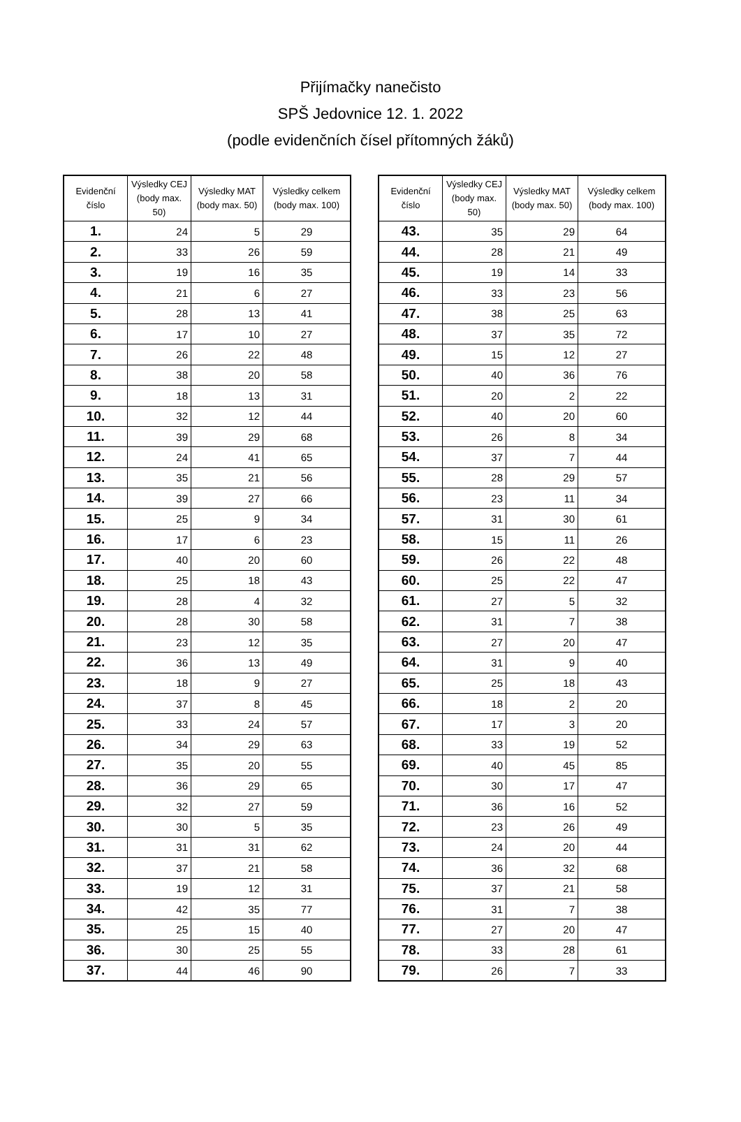Přijímačky nanečisto
SPŠ Jedovnice 12. 1. 2022
(podle evidenčních čísel přítomných žáků)
| Evidenční číslo | Výsledky CEJ (body max. 50) | Výsledky MAT (body max. 50) | Výsledky celkem (body max. 100) |
| --- | --- | --- | --- |
| 1. | 24 | 5 | 29 |
| 2. | 33 | 26 | 59 |
| 3. | 19 | 16 | 35 |
| 4. | 21 | 6 | 27 |
| 5. | 28 | 13 | 41 |
| 6. | 17 | 10 | 27 |
| 7. | 26 | 22 | 48 |
| 8. | 38 | 20 | 58 |
| 9. | 18 | 13 | 31 |
| 10. | 32 | 12 | 44 |
| 11. | 39 | 29 | 68 |
| 12. | 24 | 41 | 65 |
| 13. | 35 | 21 | 56 |
| 14. | 39 | 27 | 66 |
| 15. | 25 | 9 | 34 |
| 16. | 17 | 6 | 23 |
| 17. | 40 | 20 | 60 |
| 18. | 25 | 18 | 43 |
| 19. | 28 | 4 | 32 |
| 20. | 28 | 30 | 58 |
| 21. | 23 | 12 | 35 |
| 22. | 36 | 13 | 49 |
| 23. | 18 | 9 | 27 |
| 24. | 37 | 8 | 45 |
| 25. | 33 | 24 | 57 |
| 26. | 34 | 29 | 63 |
| 27. | 35 | 20 | 55 |
| 28. | 36 | 29 | 65 |
| 29. | 32 | 27 | 59 |
| 30. | 30 | 5 | 35 |
| 31. | 31 | 31 | 62 |
| 32. | 37 | 21 | 58 |
| 33. | 19 | 12 | 31 |
| 34. | 42 | 35 | 77 |
| 35. | 25 | 15 | 40 |
| 36. | 30 | 25 | 55 |
| 37. | 44 | 46 | 90 |
| Evidenční číslo | Výsledky CEJ (body max. 50) | Výsledky MAT (body max. 50) | Výsledky celkem (body max. 100) |
| --- | --- | --- | --- |
| 43. | 35 | 29 | 64 |
| 44. | 28 | 21 | 49 |
| 45. | 19 | 14 | 33 |
| 46. | 33 | 23 | 56 |
| 47. | 38 | 25 | 63 |
| 48. | 37 | 35 | 72 |
| 49. | 15 | 12 | 27 |
| 50. | 40 | 36 | 76 |
| 51. | 20 | 2 | 22 |
| 52. | 40 | 20 | 60 |
| 53. | 26 | 8 | 34 |
| 54. | 37 | 7 | 44 |
| 55. | 28 | 29 | 57 |
| 56. | 23 | 11 | 34 |
| 57. | 31 | 30 | 61 |
| 58. | 15 | 11 | 26 |
| 59. | 26 | 22 | 48 |
| 60. | 25 | 22 | 47 |
| 61. | 27 | 5 | 32 |
| 62. | 31 | 7 | 38 |
| 63. | 27 | 20 | 47 |
| 64. | 31 | 9 | 40 |
| 65. | 25 | 18 | 43 |
| 66. | 18 | 2 | 20 |
| 67. | 17 | 3 | 20 |
| 68. | 33 | 19 | 52 |
| 69. | 40 | 45 | 85 |
| 70. | 30 | 17 | 47 |
| 71. | 36 | 16 | 52 |
| 72. | 23 | 26 | 49 |
| 73. | 24 | 20 | 44 |
| 74. | 36 | 32 | 68 |
| 75. | 37 | 21 | 58 |
| 76. | 31 | 7 | 38 |
| 77. | 27 | 20 | 47 |
| 78. | 33 | 28 | 61 |
| 79. | 26 | 7 | 33 |